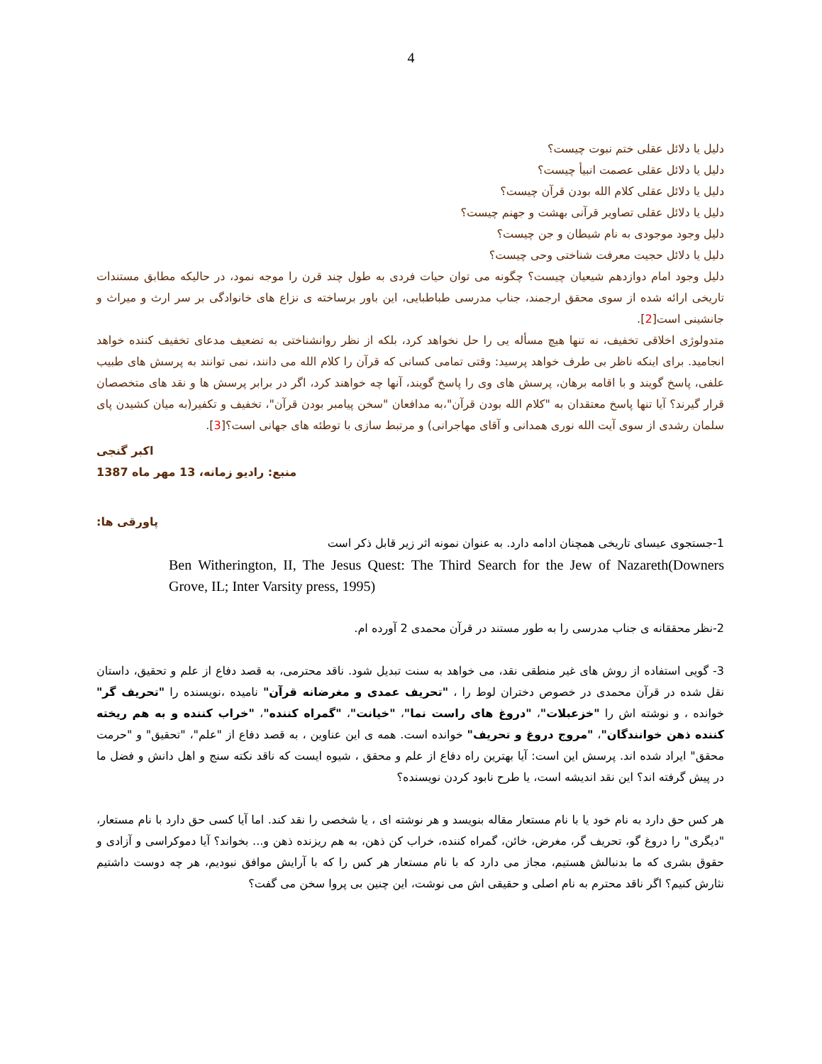4
دلیل یا دلائل عقلی ختم نبوت چیست؟
دلیل یا دلائل عقلی عصمت انبیأ چیست؟
دلیل یا دلائل عقلی کلام الله بودن قرآن چیست؟
دلیل یا دلائل عقلی تصاویر قرآنی بهشت و جهنم چیست؟
دلیل وجود موجودی به نام شیطان و جن چیست؟
دلیل یا دلائل حجیت معرفت شناختی وحی چیست؟
دلیل وجود امام دوازدهم شیعیان چیست؟ چگونه می توان حیات فردی به طول چند قرن را موجه نمود، در حالیکه مطابق مستندات تاریخی ارائه شده از سوی محقق ارجمند، جناب مدرسی طباطبایی، این باور برساخته ی نزاع های خانوادگی بر سر ارث و میراث و جانشینی است[2].
متدولوژی اخلاقی تخفیف، نه تنها هیچ مسأله یی را حل نخواهد کرد، بلکه از نظر روانشناختی به تضعیف مدعای تخفیف کننده خواهد انجامید. برای اینکه ناظر بی طرف خواهد پرسید: وقتی تمامی کسانی که قرآن را کلام الله می دانند، نمی توانند به پرسش های طبیب علفی، پاسخ گویند و با اقامه برهان، پرسش های وی را پاسخ گویند، آنها چه خواهند کرد، اگر در برابر پرسش ها و نقد های متخصصان قرار گیرند؟ آیا تنها پاسخ معتقدان به "کلام الله بودن قرآن"،به مدافعان "سخن پیامبر بودن قرآن"، تخفیف و تکفیر(به میان کشیدن پای سلمان رشدی از سوی آیت الله نوری همدانی و آقای مهاجرانی) و مرتبط سازی با توطئه های جهانی است؟[3].
اکبر گنجی
منبع: رادیو زمانه، 13 مهر ماه 1387
پاورقی ها:
1-جستجوی عیسای تاریخی همچنان ادامه دارد. به عنوان نمونه اثر زیر قابل ذکر است
Ben Witherington, II, The Jesus Quest: The Third Search for the Jew of Nazareth(Downers Grove, IL; Inter Varsity press, 1995)
2-نظر محققانه ی جناب مدرسی را به طور مستند در قرآن محمدی 2 آورده ام.
3- گویی استفاده از روش های غیر منطقی نقد، می خواهد به سنت تبدیل شود. ناقد محترمی، به قصد دفاع از علم و تحقیق، داستان نقل شده در قرآن محمدی در خصوص دختران لوط را ، "تحریف عمدی و مغرضانه قرآن" نامیده ،نویسنده را "تحریف گر" خوانده ، و نوشته اش را "خزعبلات"، "دروغ های راست نما"، "خیانت"، "گمراه کننده"، "خراب کننده و به هم ریخته کننده ذهن خوانندگان"، "مروج دروغ و تحریف" خوانده است. همه ی این عناوین ، به قصد دفاع از "علم"، "تحقیق" و "حرمت محقق" ایراد شده اند. پرسش این است: آیا بهترین راه دفاع از علم و محقق ، شیوه ایست که ناقد نکته سنج و اهل دانش و فضل ما در پیش گرفته اند؟ این نقد اندیشه است، یا طرح نابود کردن نویسنده؟
هر کس حق دارد به نام خود یا با نام مستعار مقاله بنویسد و هر نوشته ای ، یا شخصی را نقد کند. اما آیا کسی حق دارد با نام مستعار، "دیگری" را دروغ گو، تحریف گر، مغرض، خائن، گمراه کننده، خراب کن ذهن، به هم ریزنده ذهن و... بخواند؟ آیا دموکراسی و آزادی و حقوق بشری که ما بدنبالش هستیم، مجاز می دارد که با نام مستعار هر کس را که با آرایش موافق نبودیم، هر چه دوست داشتیم نثارش کنیم؟ اگر ناقد محترم به نام اصلی و حقیقی اش می نوشت، این چنین بی پروا سخن می گفت؟